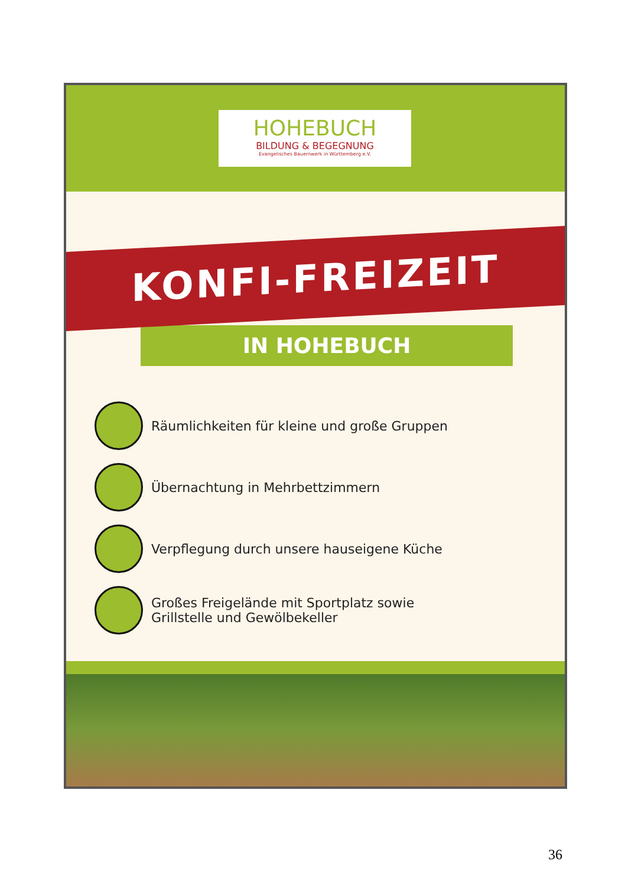HOHEBUCH
BILDUNG & BEGEGNUNG
Evangelisches Bauernwerk in Württemberg e.V.
KONFI-FREIZEIT
IN HOHEBUCH
Räumlichkeiten für kleine und große Gruppen
Übernachtung in Mehrbettzimmern
Verpflegung durch unsere hauseigene Küche
Großes Freigelände mit Sportplatz sowie
Grillstelle und Gewölbekeller
36